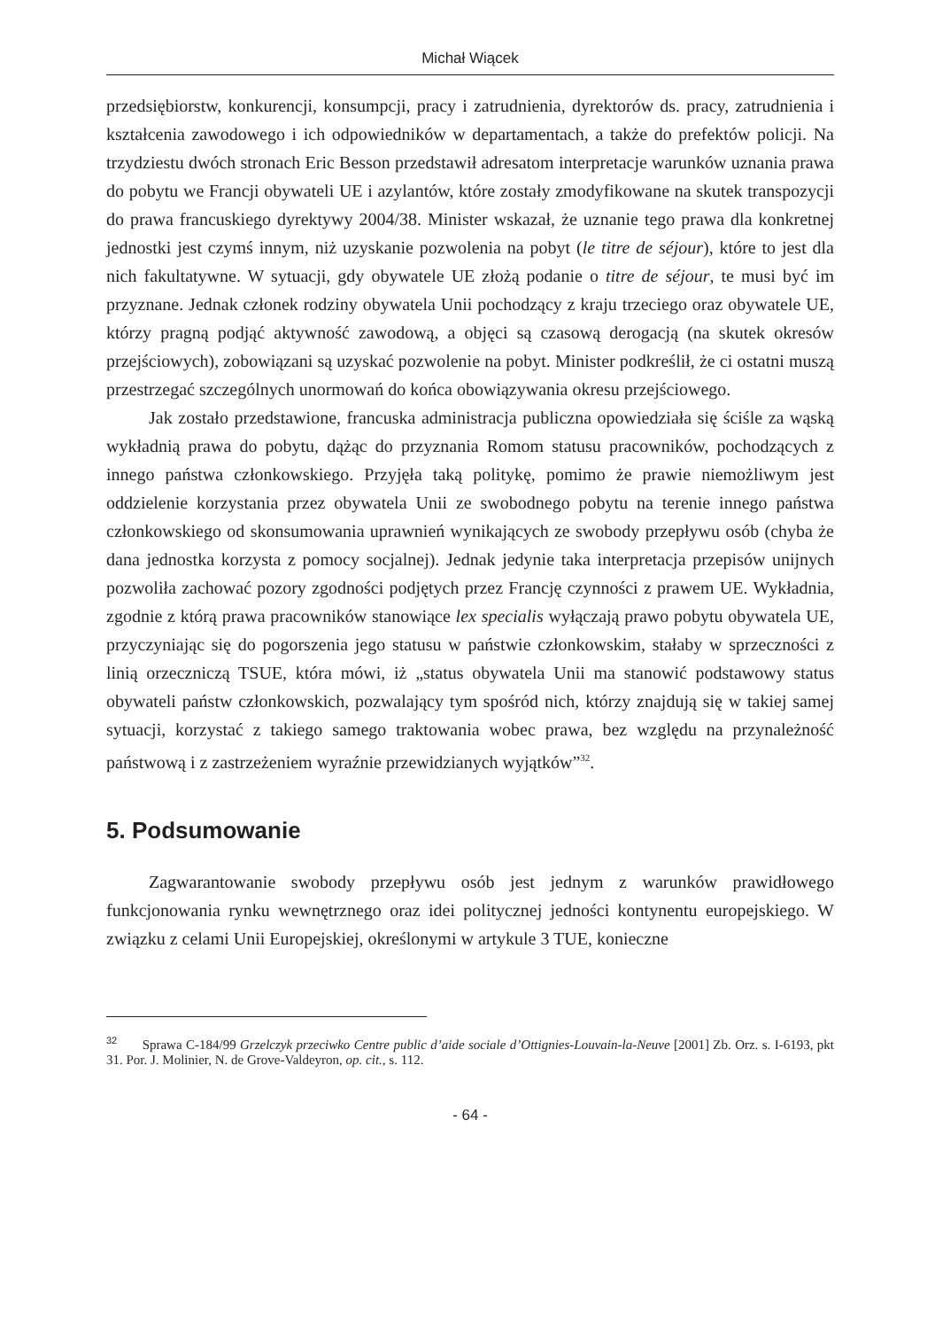Michał Wiącek
przedsiębiorstw, konkurencji, konsumpcji, pracy i zatrudnienia, dyrektorów ds. pracy, zatrudnienia i kształcenia zawodowego i ich odpowiedników w departamentach, a także do prefektów policji. Na trzydziestu dwóch stronach Eric Besson przedstawił adresatom interpretacje warunków uznania prawa do pobytu we Francji obywateli UE i azylantów, które zostały zmodyfikowane na skutek transpozycji do prawa francuskiego dyrektywy 2004/38. Minister wskazał, że uznanie tego prawa dla konkretnej jednostki jest czymś innym, niż uzyskanie pozwolenia na pobyt (le titre de séjour), które to jest dla nich fakultatywne. W sytuacji, gdy obywatele UE złożą podanie o titre de séjour, te musi być im przyznane. Jednak członek rodziny obywatela Unii pochodzący z kraju trzeciego oraz obywatele UE, którzy pragną podjąć aktywność zawodową, a objęci są czasową derogacją (na skutek okresów przejściowych), zobowiązani są uzyskać pozwolenie na pobyt. Minister podkreślił, że ci ostatni muszą przestrzegać szczególnych unormowań do końca obowiązywania okresu przejściowego.
Jak zostało przedstawione, francuska administracja publiczna opowiedziała się ściśle za wąską wykładnią prawa do pobytu, dążąc do przyznania Romom statusu pracowników, pochodzących z innego państwa członkowskiego. Przyjęła taką politykę, pomimo że prawie niemożliwym jest oddzielenie korzystania przez obywatela Unii ze swobodnego pobytu na terenie innego państwa członkowskiego od skonsumowania uprawnień wynikających ze swobody przepływu osób (chyba że dana jednostka korzysta z pomocy socjalnej). Jednak jedynie taka interpretacja przepisów unijnych pozwoliła zachować pozory zgodności podjętych przez Francję czynności z prawem UE. Wykładnia, zgodnie z którą prawa pracowników stanowiące lex specialis wyłączają prawo pobytu obywatela UE, przyczyniając się do pogorszenia jego statusu w państwie członkowskim, stałaby w sprzeczności z linią orzeczniczą TSUE, która mówi, iż „status obywatela Unii ma stanowić podstawowy status obywateli państw członkowskich, pozwalający tym spośród nich, którzy znajdują się w takiej samej sytuacji, korzystać z takiego samego traktowania wobec prawa, bez względu na przynależność państwową i z zastrzeżeniem wyraźnie przewidzianych wyjątków”<sup>32</sup>.
5. Podsumowanie
Zagwarantowanie swobody przepływu osób jest jednym z warunków prawidłowego funkcjonowania rynku wewnętrznego oraz idei politycznej jedności kontynentu europejskiego. W związku z celami Unii Europejskiej, określonymi w artykule 3 TUE, konieczne
<sup>32</sup> Sprawa C-184/99 Grzelczyk przeciwko Centre public d’aide sociale d’Ottignies-Louvain-la-Neuve [2001] Zb. Orz. s. I-6193, pkt 31. Por. J. Molinier, N. de Grove-Valdeyron, op. cit., s. 112.
- 64 -